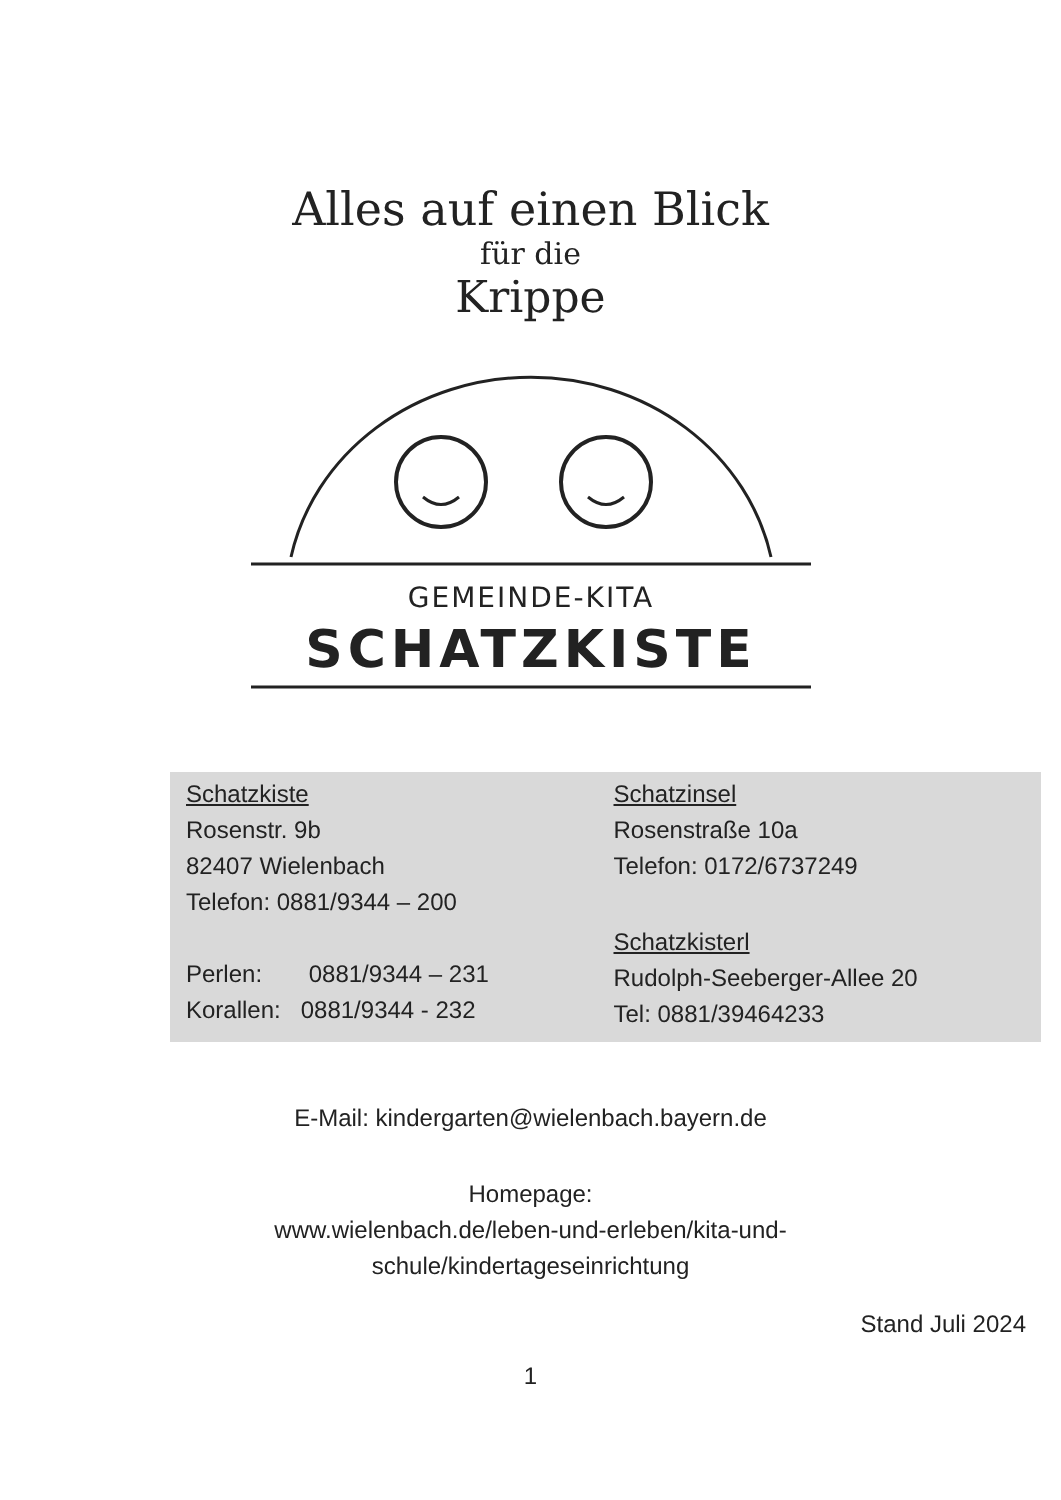Alles auf einen Blick
für die
Krippe
GEMEINDE-KITA
SCHATZKISTE
Schatzkiste
Rosenstr. 9b
82407 Wielenbach
Telefon: 0881/9344 – 200
Perlen: 0881/9344 – 231
Korallen: 0881/9344 - 232
Schatzinsel
Rosenstraße 10a
Telefon: 0172/6737249
Schatzkisterl
Rudolph-Seeberger-Allee 20
Tel: 0881/39464233
E-Mail: kindergarten@wielenbach.bayern.de
Homepage:
www.wielenbach.de/leben-und-erleben/kita-und-
schule/kindertageseinrichtung
Stand Juli 2024
1